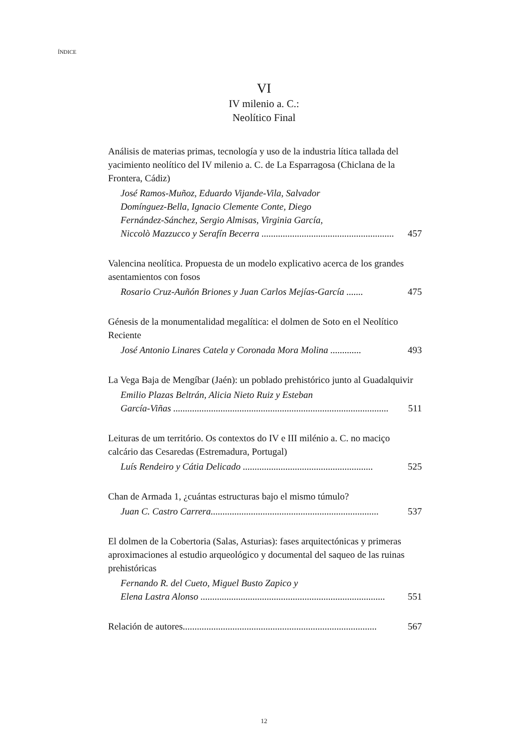ÍNDICE
VI
IV milenio a. C.:
Neolítico Final
Análisis de materias primas, tecnología y uso de la industria lítica tallada del yacimiento neolítico del IV milenio a. C. de La Esparragosa (Chiclana de la Frontera, Cádiz)
José Ramos-Muñoz, Eduardo Vijande-Vila, Salvador
Domínguez-Bella, Ignacio Clemente Conte, Diego
Fernández-Sánchez, Sergio Almisas, Virginia García,
Niccolò Mazzucco y Serafín Becerra ..........................................................
457
Valencina neolítica. Propuesta de un modelo explicativo acerca de los grandes asentamientos con fosos
Rosario Cruz-Auñón Briones y Juan Carlos Mejías-García ....... 475
Génesis de la monumentalidad megalítica: el dolmen de Soto en el Neolítico Reciente
José Antonio Linares Catela y Coronada Mora Molina ............. 493
La Vega Baja de Mengíbar (Jaén): un poblado prehistórico junto al Guadalquivir
Emilio Plazas Beltrán, Alicia Nieto Ruiz y Esteban
García-Viñas ...........................................................................................
511
Leituras de um território. Os contextos do IV e III milénio a. C. no maciço calcário das Cesaredas (Estremadura, Portugal)
Luís Rendeiro y Cátia Delicado ....................................................... 525
Chan de Armada 1, ¿cuántas estructuras bajo el mismo túmulo?
Juan C. Castro Carrera....................................................................... 537
El dolmen de la Cobertoria (Salas, Asturias): fases arquitectónicas y primeras aproximaciones al estudio arqueológico y documental del saqueo de las ruinas prehistóricas
Fernando R. del Cueto, Miguel Busto Zapico y
Elena Lastra Alonso ..............................................................................
551
Relación de autores.................................................................................. 567
12